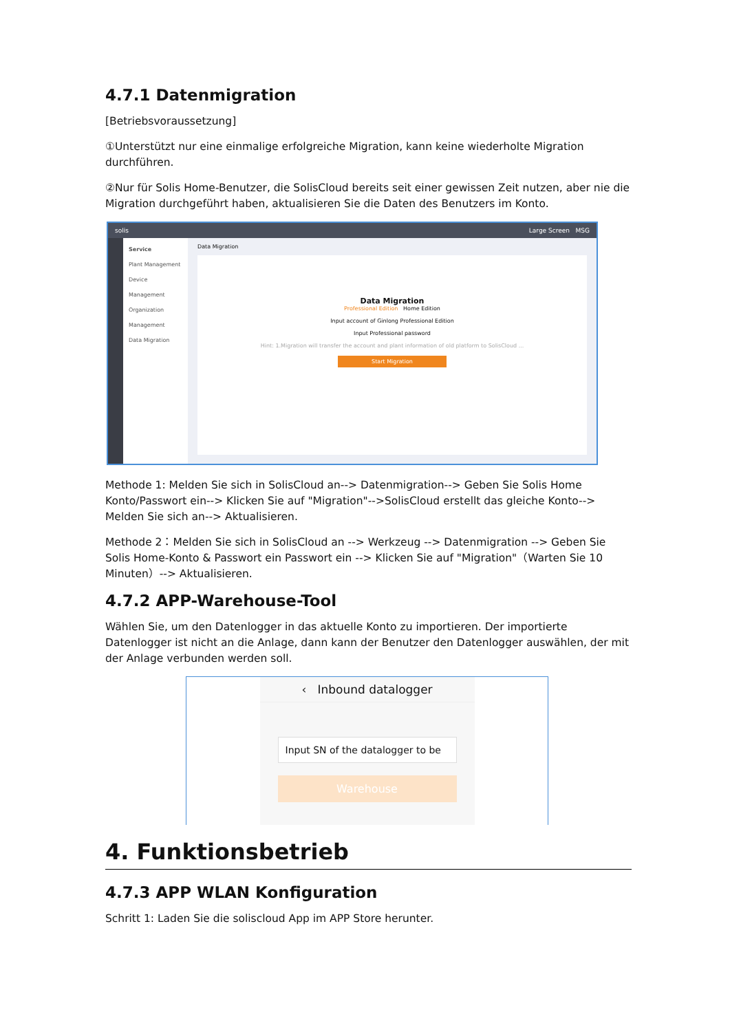4.7.1 Datenmigration
[Betriebsvoraussetzung]
①Unterstützt nur eine einmalige erfolgreiche Migration, kann keine wiederholte Migration durchführen.
②Nur für Solis Home-Benutzer, die SolisCloud bereits seit einer gewissen Zeit nutzen, aber nie die Migration durchgeführt haben, aktualisieren Sie die Daten des Benutzers im Konto.
solis Large Screen MSG
Service
Plant Management
Device Management
Organization Management
Data Migration
Data Migration
Data Migration
Professional Edition Home Edition
Input account of Ginlong Professional Edition
Input Professional password
Hint: 1.Migration will transfer the account and plant information of old platform to SolisCloud ...
Start Migration
Methode 1: Melden Sie sich in SolisCloud an--> Datenmigration--> Geben Sie Solis Home Konto/Passwort ein--> Klicken Sie auf "Migration"-->SolisCloud erstellt das gleiche Konto--> Melden Sie sich an--> Aktualisieren.
Methode 2：Melden Sie sich in SolisCloud an --> Werkzeug --> Datenmigration --> Geben Sie Solis Home-Konto & Passwort ein Passwort ein --> Klicken Sie auf "Migration"（Warten Sie 10 Minuten）--> Aktualisieren.
4.7.2 APP-Warehouse-Tool
Wählen Sie, um den Datenlogger in das aktuelle Konto zu importieren. Der importierte Datenlogger ist nicht an die Anlage, dann kann der Benutzer den Datenlogger auswählen, der mit der Anlage verbunden werden soll.
‹ Inbound datalogger
Input SN of the datalogger to be
Warehouse
4. Funktionsbetrieb
4.7.3 APP WLAN Konfiguration
Schritt 1: Laden Sie die soliscloud App im APP Store herunter.